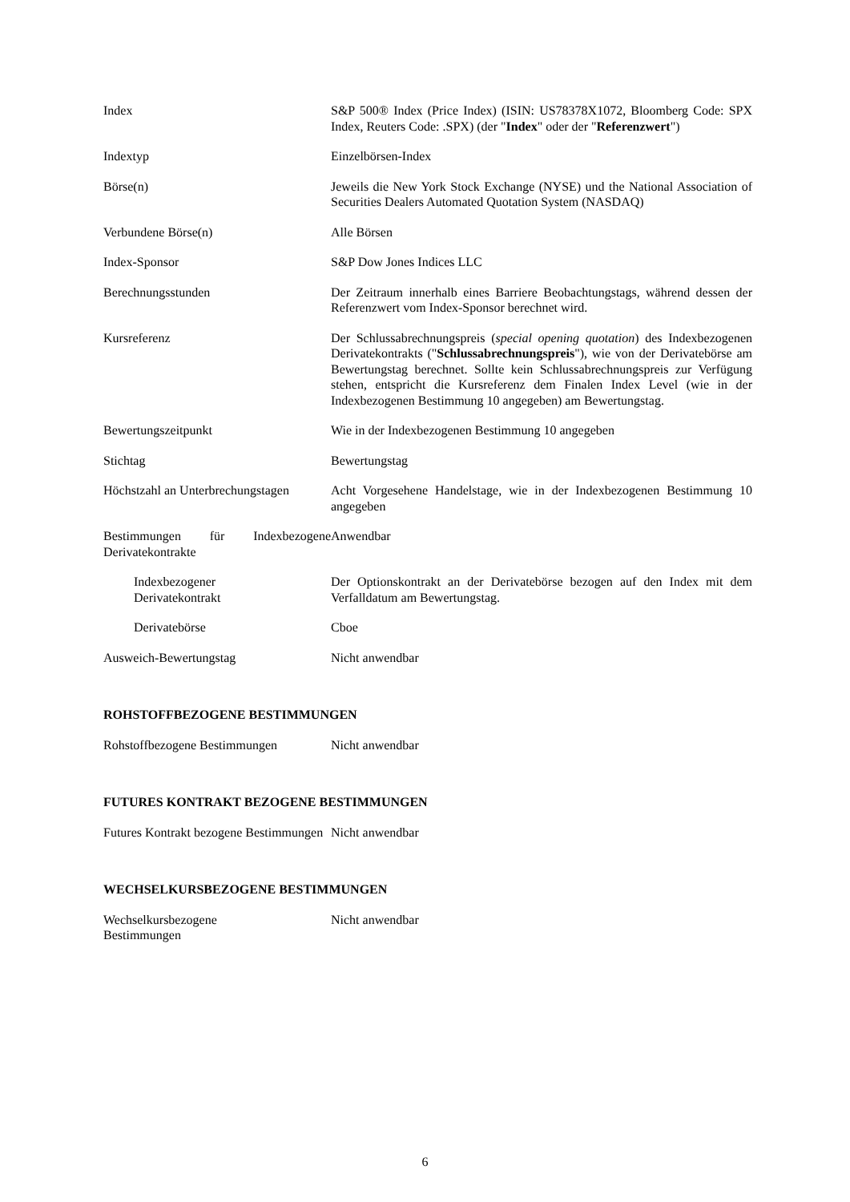Index S&P 500® Index (Price Index) (ISIN: US78378X1072, Bloomberg Code: SPX Index, Reuters Code: .SPX) (der "Index" oder der "Referenzwert")
Indextyp Einzelbörsen-Index
Börse(n) Jeweils die New York Stock Exchange (NYSE) und the National Association of Securities Dealers Automated Quotation System (NASDAQ)
Verbundene Börse(n) Alle Börsen
Index-Sponsor S&P Dow Jones Indices LLC
Berechnungsstunden Der Zeitraum innerhalb eines Barriere Beobachtungstags, während dessen der Referenzwert vom Index-Sponsor berechnet wird.
Kursreferenz Der Schlussabrechnungspreis (special opening quotation) des Indexbezogenen Derivatekontrakts ("Schlussabrechnungspreis"), wie von der Derivatebörse am Bewertungstag berechnet. Sollte kein Schlussabrechnungspreis zur Verfügung stehen, entspricht die Kursreferenz dem Finalen Index Level (wie in der Indexbezogenen Bestimmung 10 angegeben) am Bewertungstag.
Bewertungszeitpunkt Wie in der Indexbezogenen Bestimmung 10 angegeben
Stichtag Bewertungstag
Höchstzahl an Unterbrechungstagen
Acht Vorgesehene Handelstage, wie in der Indexbezogenen Bestimmung 10 angegeben
Bestimmungen für Indexbezogene Derivatekontrakte
Anwendbar
Indexbezogener
Derivatekontrakt
Der Optionskontrakt an der Derivatebörse bezogen auf den Index mit dem Verfalldatum am Bewertungstag.
Derivatebörse Cboe
Ausweich-Bewertungstag Nicht anwendbar
ROHSTOFFBEZOGENE BESTIMMUNGEN
Rohstoffbezogene Bestimmungen Nicht anwendbar
FUTURES KONTRAKT BEZOGENE BESTIMMUNGEN
Futures Kontrakt bezogene Bestimmungen
Nicht anwendbar
WECHSELKURSBEZOGENE BESTIMMUNGEN
Wechselkursbezogene
Bestimmungen
Nicht anwendbar
6